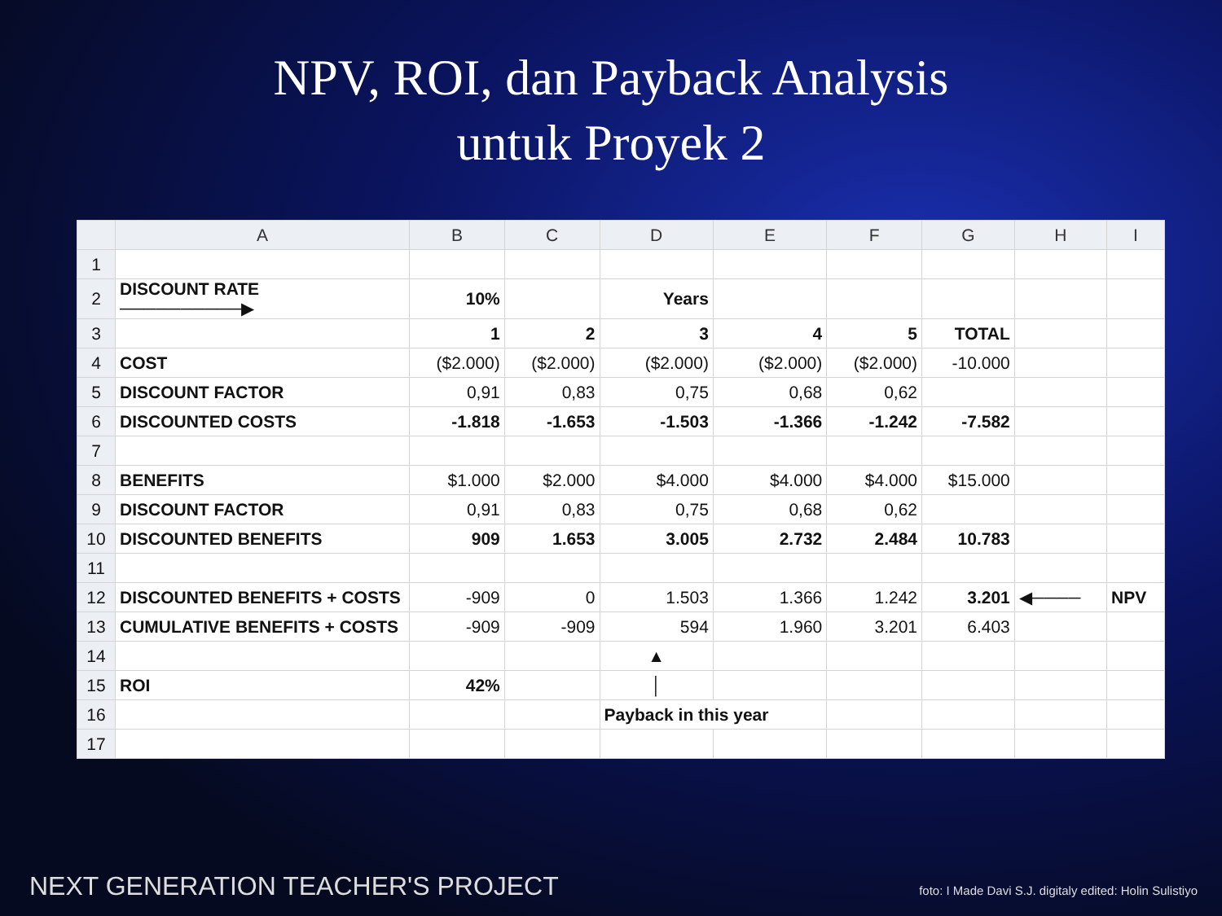NPV, ROI, dan Payback Analysis
untuk Proyek 2
| | A | B | C | D | E | F | G | H | I |
| --- | --- | --- | --- | --- | --- | --- | --- | --- | --- |
| 1 | | | | | | | | | |
| 2 | DISCOUNT RATE ──────────▶ | 10% | | Years | | | | | |
| 3 | | 1 | 2 | 3 | 4 | 5 | TOTAL | | |
| 4 | COST | ($2.000) | ($2.000) | ($2.000) | ($2.000) | ($2.000) | -10.000 | | |
| 5 | DISCOUNT FACTOR | 0,91 | 0,83 | 0,75 | 0,68 | 0,62 | | | |
| 6 | DISCOUNTED COSTS | -1.818 | -1.653 | -1.503 | -1.366 | -1.242 | -7.582 | | |
| 7 | | | | | | | | | |
| 8 | BENEFITS | $1.000 | $2.000 | $4.000 | $4.000 | $4.000 | $15.000 | | |
| 9 | DISCOUNT FACTOR | 0,91 | 0,83 | 0,75 | 0,68 | 0,62 | | | |
| 10 | DISCOUNTED BENEFITS | 909 | 1.653 | 3.005 | 2.732 | 2.484 | 10.783 | | |
| 11 | | | | | | | | | |
| 12 | DISCOUNTED BENEFITS + COSTS | -909 | 0 | 1.503 | 1.366 | 1.242 | 3.201 | ◀──── | NPV |
| 13 | CUMULATIVE BENEFITS + COSTS | -909 | -909 | 594 | 1.960 | 3.201 | 6.403 | | |
| 14 | | | | ▲ | | | | | |
| 15 | ROI | 42% | | │ | | | | | |
| 16 | | | | Payback in this year | | | | | |
| 17 | | | | | | | | | |
NEXT GENERATION TEACHER'S PROJECT
foto: I Made Davi S.J. digitaly edited: Holin Sulistiyo